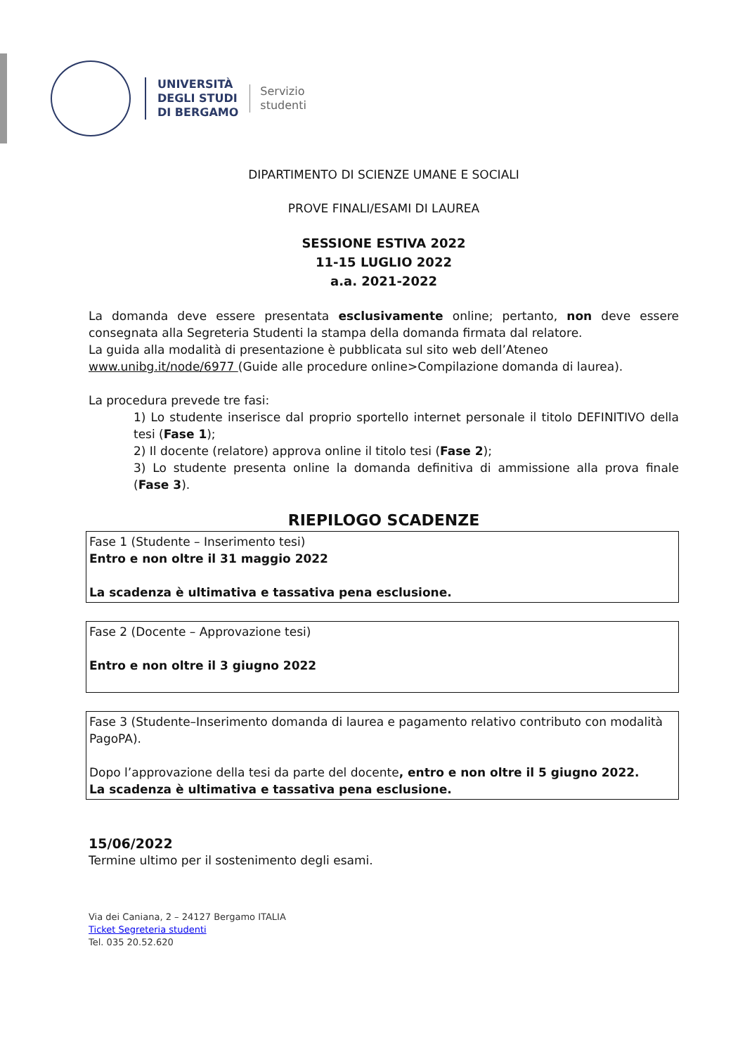UNIVERSITÀ
DEGLI STUDI
DI BERGAMO
Servizio
studenti
DIPARTIMENTO DI SCIENZE UMANE E SOCIALI
PROVE FINALI/ESAMI DI LAUREA
SESSIONE ESTIVA 2022
11-15 LUGLIO 2022
a.a. 2021-2022
La domanda deve essere presentata esclusivamente online; pertanto, non deve essere consegnata alla Segreteria Studenti la stampa della domanda firmata dal relatore.
La guida alla modalità di presentazione è pubblicata sul sito web dell’Ateneo
www.unibg.it/node/6977 (Guide alle procedure online>Compilazione domanda di laurea).
La procedura prevede tre fasi:
1) Lo studente inserisce dal proprio sportello internet personale il titolo DEFINITIVO della tesi (Fase 1);
2) Il docente (relatore) approva online il titolo tesi (Fase 2);
3) Lo studente presenta online la domanda definitiva di ammissione alla prova finale (Fase 3).
RIEPILOGO SCADENZE
Fase 1 (Studente – Inserimento tesi)
Entro e non oltre il 31 maggio 2022
La scadenza è ultimativa e tassativa pena esclusione.
Fase 2 (Docente – Approvazione tesi)
Entro e non oltre il 3 giugno 2022
Fase 3 (Studente–Inserimento domanda di laurea e pagamento relativo contributo con modalità PagoPA).
Dopo l’approvazione della tesi da parte del docente, entro e non oltre il 5 giugno 2022.
La scadenza è ultimativa e tassativa pena esclusione.
15/06/2022
Termine ultimo per il sostenimento degli esami.
Via dei Caniana, 2 – 24127 Bergamo ITALIA
Ticket Segreteria studenti
Tel. 035 20.52.620